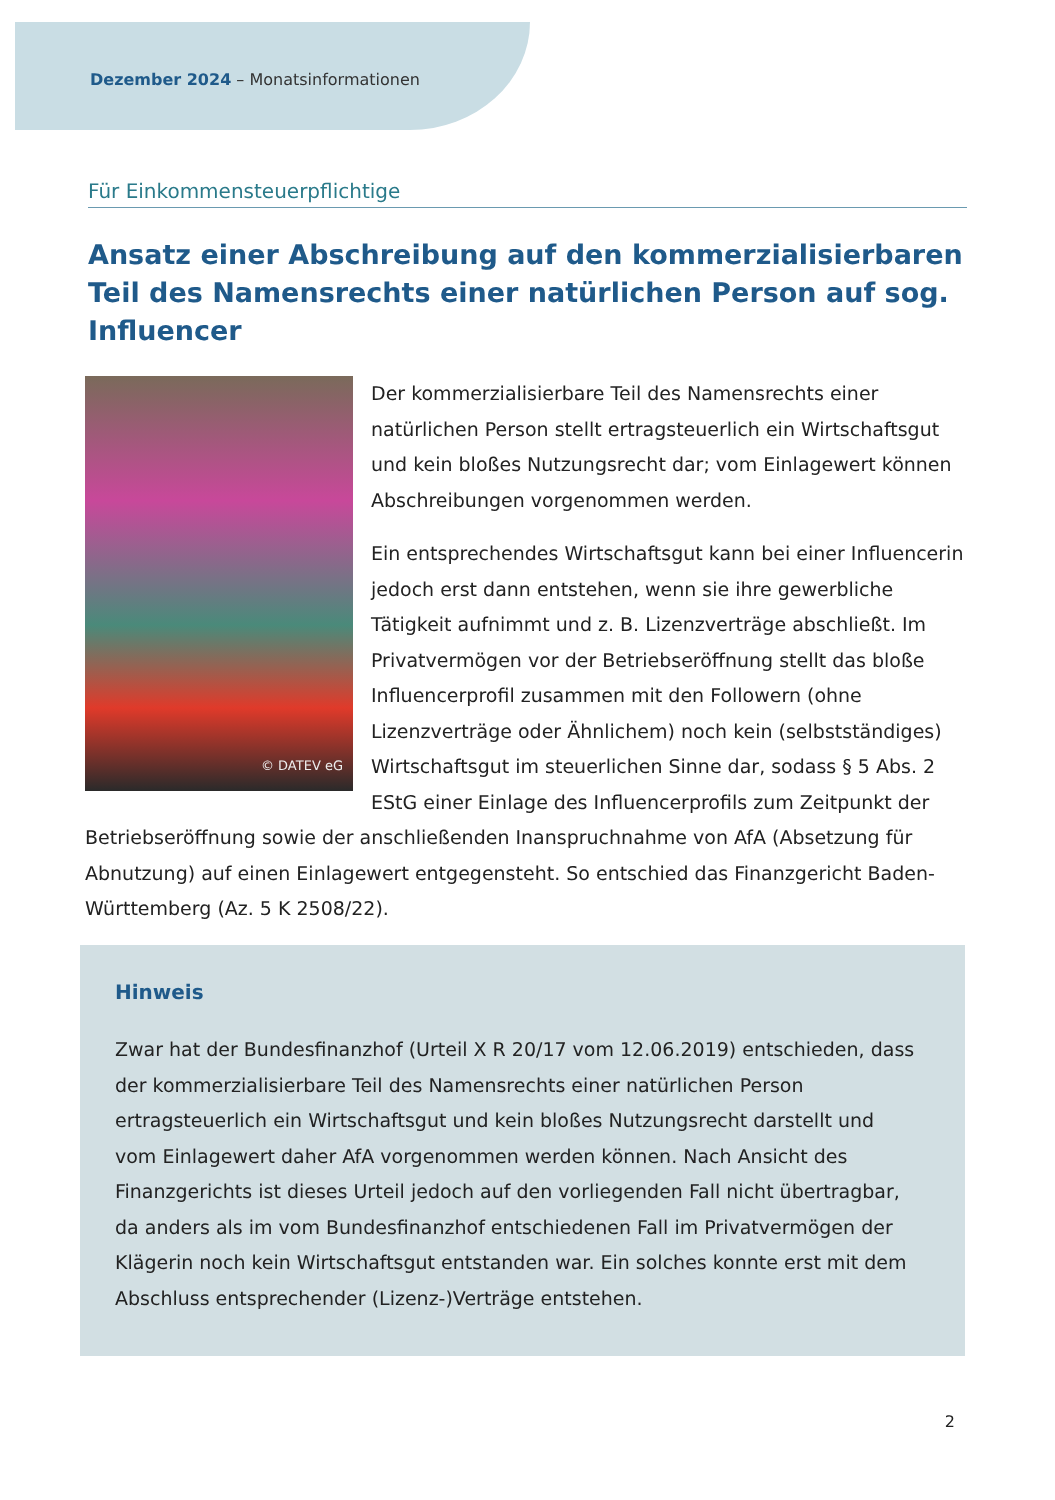Dezember 2024 – Monatsinformationen
Für Einkommensteuerpflichtige
Ansatz einer Abschreibung auf den kommerzialisierbaren Teil des Namensrechts einer natürlichen Person auf sog. Influencer
© DATEV eG
Der kommerzialisierbare Teil des Namensrechts einer natürlichen Person stellt ertragsteuerlich ein Wirtschaftsgut und kein bloßes Nutzungsrecht dar; vom Einlagewert können Abschreibungen vorgenommen werden.
Ein entsprechendes Wirtschaftsgut kann bei einer Influencerin jedoch erst dann entstehen, wenn sie ihre gewerbliche Tätigkeit aufnimmt und z. B. Lizenzverträge abschließt. Im Privatvermögen vor der Betriebseröffnung stellt das bloße Influencerprofil zusammen mit den Followern (ohne Lizenzverträge oder Ähnlichem) noch kein (selbstständiges) Wirtschaftsgut im steuerlichen Sinne dar, sodass § 5 Abs. 2 EStG einer Einlage des Influencerprofils zum Zeitpunkt der Betriebseröffnung sowie der anschließenden Inanspruchnahme von AfA (Absetzung für Abnutzung) auf einen Einlagewert entgegensteht. So entschied das Finanzgericht Baden-Württemberg (Az. 5 K 2508/22).
Hinweis
Zwar hat der Bundesfinanzhof (Urteil X R 20/17 vom 12.06.2019) entschieden, dass der kommerzialisierbare Teil des Namensrechts einer natürlichen Person ertragsteuerlich ein Wirtschaftsgut und kein bloßes Nutzungsrecht darstellt und vom Einlagewert daher AfA vorgenommen werden können. Nach Ansicht des Finanzgerichts ist dieses Urteil jedoch auf den vorliegenden Fall nicht übertragbar, da anders als im vom Bundesfinanzhof entschiedenen Fall im Privatvermögen der Klägerin noch kein Wirtschaftsgut entstanden war. Ein solches konnte erst mit dem Abschluss entsprechender (Lizenz-)Verträge entstehen.
2